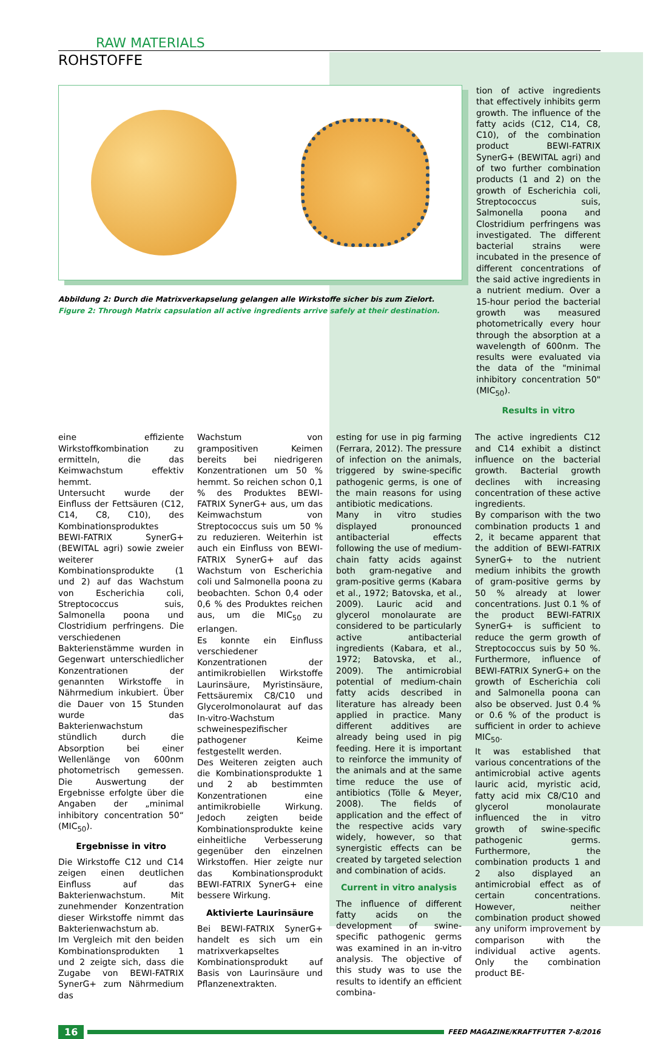RAW MATERIALS
ROHSTOFFE
Abbildung 2: Durch die Matrixverkapselung gelangen alle Wirkstoffe sicher bis zum Zielort.
Figure 2: Through Matrix capsulation all active ingredients arrive safely at their destination.
tion of active ingredients that effectively inhibits germ growth. The influence of the fatty acids (C12, C14, C8, C10), of the combination product BEWI-FATRIX SynerG+ (BEWITAL agri) and of two further combination products (1 and 2) on the growth of Escherichia coli, Streptococcus suis, Salmonella poona and Clostridium perfringens was investigated. The different bacterial strains were incubated in the presence of different concentrations of the said active ingredients in a nutrient medium. Over a 15-hour period the bacterial growth was measured photometrically every hour through the absorption at a wavelength of 600nm. The results were evaluated via the data of the "minimal inhibitory concentration 50" (MIC<sub>50</sub>).
Results in vitro
eine effiziente Wirkstoffkombination zu ermitteln, die das Keimwachstum effektiv hemmt.
Untersucht wurde der Einfluss der Fettsäuren (C12, C14, C8, C10), des Kombinationsproduktes BEWI-FATRIX SynerG+ (BEWITAL agri) sowie zweier weiterer Kombinationsprodukte (1 und 2) auf das Wachstum von Escherichia coli, Streptococcus suis, Salmonella poona und Clostridium perfringens. Die verschiedenen Bakterienstämme wurden in Gegenwart unterschiedlicher Konzentrationen der genannten Wirkstoffe in Nährmedium inkubiert. Über die Dauer von 15 Stunden wurde das Bakterienwachstum stündlich durch die Absorption bei einer Wellenlänge von 600nm photometrisch gemessen. Die Auswertung der Ergebnisse erfolgte über die Angaben der „minimal inhibitory concentration 50“ (MIC<sub>50</sub>).
Ergebnisse in vitro
Die Wirkstoffe C12 und C14 zeigen einen deutlichen Einfluss auf das Bakterienwachstum. Mit zunehmender Konzentration dieser Wirkstoffe nimmt das Bakterienwachstum ab.
Im Vergleich mit den beiden Kombinationsprodukten 1 und 2 zeigte sich, dass die Zugabe von BEWI-FATRIX SynerG+ zum Nährmedium das
Wachstum von grampositiven Keimen bereits bei niedrigeren Konzentrationen um 50 % hemmt. So reichen schon 0,1 % des Produktes BEWI-FATRIX SynerG+ aus, um das Keimwachstum von Streptococcus suis um 50 % zu reduzieren. Weiterhin ist auch ein Einfluss von BEWI-FATRIX SynerG+ auf das Wachstum von Escherichia coli und Salmonella poona zu beobachten. Schon 0,4 oder 0,6 % des Produktes reichen aus, um die MIC<sub>50</sub> zu erlangen.
Es konnte ein Einfluss verschiedener Konzentrationen der antimikrobiellen Wirkstoffe Laurinsäure, Myristinsäure, Fettsäuremix C8/C10 und Glycerolmonolaurat auf das In-vitro-Wachstum schweinespezifischer pathogener Keime festgestellt werden.
Des Weiteren zeigten auch die Kombinationsprodukte 1 und 2 ab bestimmten Konzentrationen eine antimikrobielle Wirkung. Jedoch zeigten beide Kombinationsprodukte keine einheitliche Verbesserung gegenüber den einzelnen Wirkstoffen. Hier zeigte nur das Kombinationsprodukt BEWI-FATRIX SynerG+ eine bessere Wirkung.
Aktivierte Laurinsäure
Bei BEWI-FATRIX SynerG+ handelt es sich um ein matrixverkapseltes Kombinationsprodukt auf Basis von Laurinsäure und Pflanzenextrakten.
esting for use in pig farming (Ferrara, 2012). The pressure of infection on the animals, triggered by swine-specific pathogenic germs, is one of the main reasons for using antibiotic medications.
Many in vitro studies displayed pronounced antibacterial effects following the use of medium-chain fatty acids against both gram-negative and gram-positive germs (Kabara et al., 1972; Batovska, et al., 2009). Lauric acid and glycerol monolaurate are considered to be particularly active antibacterial ingredients (Kabara, et al., 1972; Batovska, et al., 2009). The antimicrobial potential of medium-chain fatty acids described in literature has already been applied in practice. Many different additives are already being used in pig feeding. Here it is important to reinforce the immunity of the animals and at the same time reduce the use of antibiotics (Tölle & Meyer, 2008). The fields of application and the effect of the respective acids vary widely, however, so that synergistic effects can be created by targeted selection and combination of acids.
Current in vitro analysis
The influence of different fatty acids on the development of swine-specific pathogenic germs was examined in an in-vitro analysis. The objective of this study was to use the results to identify an efficient combina-
The active ingredients C12 and C14 exhibit a distinct influence on the bacterial growth. Bacterial growth declines with increasing concentration of these active ingredients.
By comparison with the two combination products 1 and 2, it became apparent that the addition of BEWI-FATRIX SynerG+ to the nutrient medium inhibits the growth of gram-positive germs by 50 % already at lower concentrations. Just 0.1 % of the product BEWI-FATRIX SynerG+ is sufficient to reduce the germ growth of Streptococcus suis by 50 %. Furthermore, influence of BEWI-FATRIX SynerG+ on the growth of Escherichia coli and Salmonella poona can also be observed. Just 0.4 % or 0.6 % of the product is sufficient in order to achieve MIC<sub>50</sub>.
It was established that various concentrations of the antimicrobial active agents lauric acid, myristic acid, fatty acid mix C8/C10 and glycerol monolaurate influenced the in vitro growth of swine-specific pathogenic germs. Furthermore, the combination products 1 and 2 also displayed an antimicrobial effect as of certain concentrations. However, neither combination product showed any uniform improvement by comparison with the individual active agents. Only the combination product BE-
16 FEED MAGAZINE/KRAFTFUTTER 7-8/2016